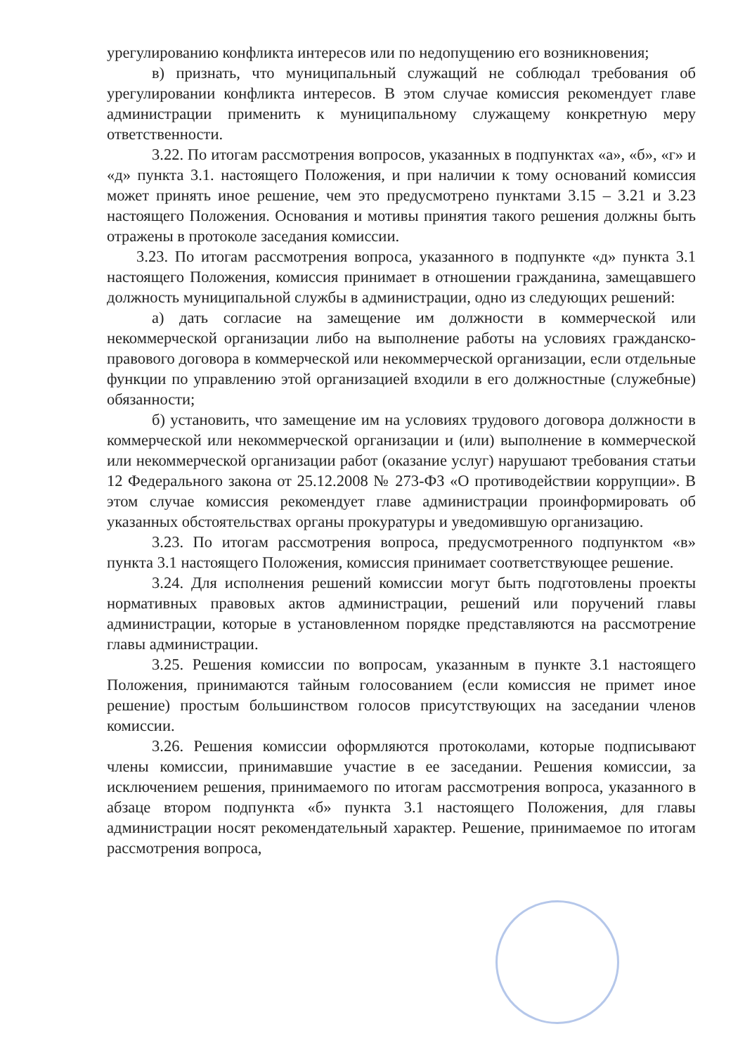урегулированию конфликта интересов или по недопущению его возникновения;
в) признать, что муниципальный служащий не соблюдал требования об урегулировании конфликта интересов. В этом случае комиссия рекомендует главе администрации применить к муниципальному служащему конкретную меру ответственности.
3.22. По итогам рассмотрения вопросов, указанных в подпунктах «а», «б», «г» и «д» пункта 3.1. настоящего Положения, и при наличии к тому оснований комиссия может принять иное решение, чем это предусмотрено пунктами 3.15 – 3.21 и 3.23 настоящего Положения. Основания и мотивы принятия такого решения должны быть отражены в протоколе заседания комиссии.
3.23. По итогам рассмотрения вопроса, указанного в подпункте «д» пункта 3.1 настоящего Положения, комиссия принимает в отношении гражданина, замещавшего должность муниципальной службы в администрации, одно из следующих решений:
а) дать согласие на замещение им должности в коммерческой или некоммерческой организации либо на выполнение работы на условиях гражданско-правового договора в коммерческой или некоммерческой организации, если отдельные функции по управлению этой организацией входили в его должностные (служебные) обязанности;
б) установить, что замещение им на условиях трудового договора должности в коммерческой или некоммерческой организации и (или) выполнение в коммерческой или некоммерческой организации работ (оказание услуг) нарушают требования статьи 12 Федерального закона от 25.12.2008 № 273-ФЗ «О противодействии коррупции». В этом случае комиссия рекомендует главе администрации проинформировать об указанных обстоятельствах органы прокуратуры и уведомившую организацию.
3.23. По итогам рассмотрения вопроса, предусмотренного подпунктом «в» пункта 3.1 настоящего Положения, комиссия принимает соответствующее решение.
3.24. Для исполнения решений комиссии могут быть подготовлены проекты нормативных правовых актов администрации, решений или поручений главы администрации, которые в установленном порядке представляются на рассмотрение главы администрации.
3.25. Решения комиссии по вопросам, указанным в пункте 3.1 настоящего Положения, принимаются тайным голосованием (если комиссия не примет иное решение) простым большинством голосов присутствующих на заседании членов комиссии.
3.26. Решения комиссии оформляются протоколами, которые подписывают члены комиссии, принимавшие участие в ее заседании. Решения комиссии, за исключением решения, принимаемого по итогам рассмотрения вопроса, указанного в абзаце втором подпункта «б» пункта 3.1 настоящего Положения, для главы администрации носят рекомендательный характер. Решение, принимаемое по итогам рассмотрения вопроса,